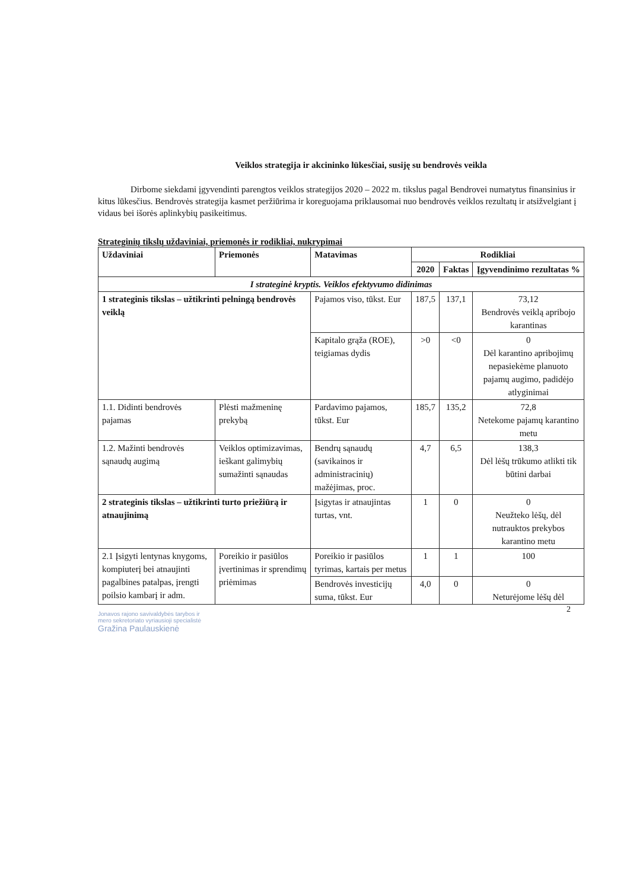Veiklos strategija ir akcininko lūkesčiai, susiję su bendrovės veikla
Dirbome siekdami įgyvendinti parengtos veiklos strategijos 2020 – 2022 m. tikslus pagal Bendrovei numatytus finansinius ir kitus lūkesčius. Bendrovės strategija kasmet peržiūrima ir koreguojama priklausomai nuo bendrovės veiklos rezultatų ir atsižvelgiant į vidaus bei išorės aplinkybių pasikeitimus.
Strateginių tikslų uždaviniai, priemonės ir rodikliai, nukrypimai
| Uždaviniai | Priemonės | Matavimas | Rodikliai | | |
| --- | --- | --- | --- | --- | --- |
| | | | 2020 | Faktas | Įgyvendinimo rezultatas % |
| I strateginė kryptis. Veiklos efektyvumo didinimas | | | | | |
| 1 strateginis tikslas – užtikrinti pelningą bendrovės veiklą | | Pajamos viso, tūkst. Eur | 187,5 | 137,1 | 73,12 Bendrovės veiklą apribojo karantinas |
| | | Kapitalo grąža (ROE), teigiamas dydis | >0 | <0 | 0 Dėl karantino apribojimų nepasiekėme planuoto pajamų augimo, padidėjo atlyginimai |
| 1.1. Didinti bendrovės pajamas | Plėsti mažmeninę prekybą | Pardavimo pajamos, tūkst. Eur | 185,7 | 135,2 | 72,8 Netekome pajamų karantino metu |
| 1.2. Mažinti bendrovės sąnaudų augimą | Veiklos optimizavimas, ieškant galimybių sumažinti sąnaudas | Bendrų sąnaudų (savikainos ir administracinių) mažėjimas, proc. | 4,7 | 6,5 | 138,3 Dėl lėšų trūkumo atlikti tik būtini darbai |
| 2 strateginis tikslas – užtikrinti turto priežiūrą ir atnaujinimą | | Įsigytas ir atnaujintas turtas, vnt. | 1 | 0 | 0 Neužteko lėšų, dėl nutrauktos prekybos karantino metu |
| 2.1 Įsigyti lentynas knygoms, kompiuterį bei atnaujinti pagalbines patalpas, įrengti poilsio kambarį ir adm. | Poreikio ir pasiūlos įvertinimas ir sprendimų priėmimas | Poreikio ir pasiūlos tyrimas, kartais per metus | 1 | 1 | 100 |
| | | Bendrovės investicijų suma, tūkst. Eur | 4,0 | 0 | 0 Neturėjome lėšų dėl |
2
Jonavos rajono savivaldybės tarybos ir
mero sekretoriato vyriausioji specialistė
Gražina Paulauskienė